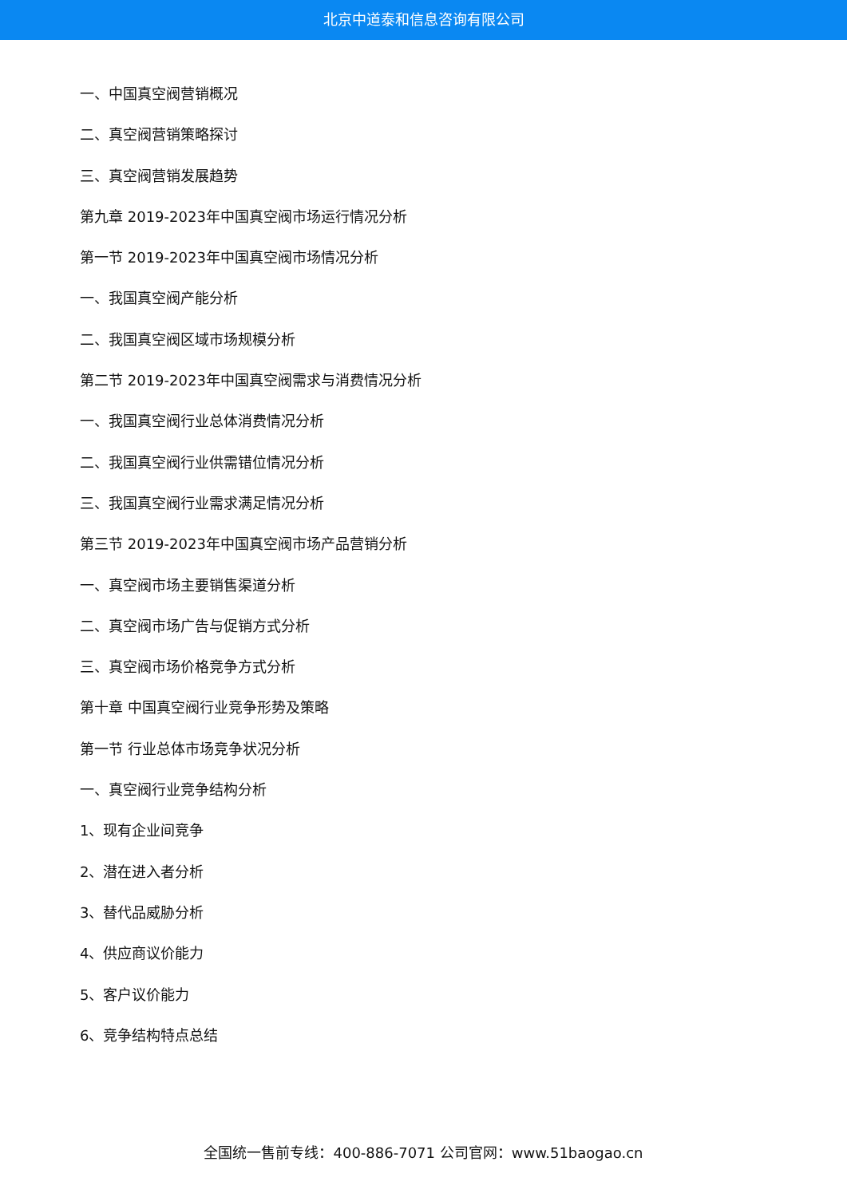北京中道泰和信息咨询有限公司
一、中国真空阀营销概况
二、真空阀营销策略探讨
三、真空阀营销发展趋势
第九章 2019-2023年中国真空阀市场运行情况分析
第一节 2019-2023年中国真空阀市场情况分析
一、我国真空阀产能分析
二、我国真空阀区域市场规模分析
第二节 2019-2023年中国真空阀需求与消费情况分析
一、我国真空阀行业总体消费情况分析
二、我国真空阀行业供需错位情况分析
三、我国真空阀行业需求满足情况分析
第三节 2019-2023年中国真空阀市场产品营销分析
一、真空阀市场主要销售渠道分析
二、真空阀市场广告与促销方式分析
三、真空阀市场价格竞争方式分析
第十章 中国真空阀行业竞争形势及策略
第一节 行业总体市场竞争状况分析
一、真空阀行业竞争结构分析
1、现有企业间竞争
2、潜在进入者分析
3、替代品威胁分析
4、供应商议价能力
5、客户议价能力
6、竞争结构特点总结
全国统一售前专线：400-886-7071 公司官网：www.51baogao.cn